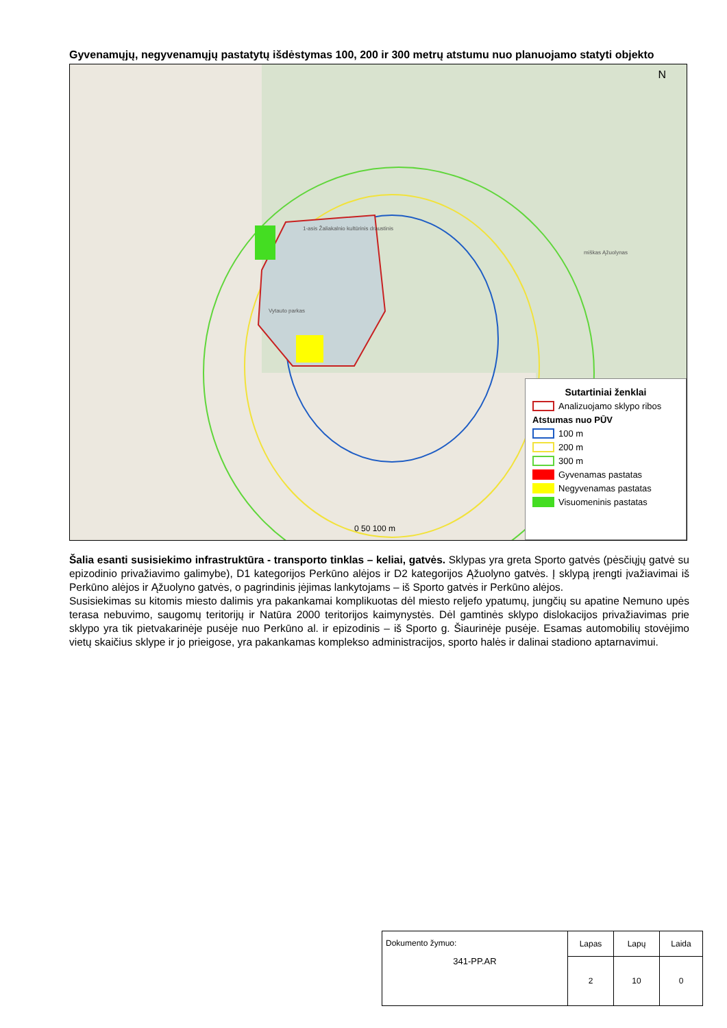Gyvenamųjų, negyvenamųjų pastatytų išdėstymas 100, 200 ir 300 metrų atstumu nuo planuojamo statyti objekto
N
1-asis Žaliakalnio kultūrinis draustinis
Vytauto parkas
miškas Ąžuolynas
0 50 100 m
Sutartiniai ženklai
Analizuojamo sklypo ribos
Atstumas nuo PŪV
100 m
200 m
300 m
Gyvenamas pastatas
Negyvenamas pastatas
Visuomeninis pastatas
Šalia esanti susisiekimo infrastruktūra - transporto tinklas – keliai, gatvės. Sklypas yra greta Sporto gatvės (pėsčiųjų gatvė su epizodinio privažiavimo galimybe), D1 kategorijos Perkūno alėjos ir D2 kategorijos Ąžuolyno gatvės. Į sklypą įrengti įvažiavimai iš Perkūno alėjos ir Ąžuolyno gatvės, o pagrindinis įėjimas lankytojams – iš Sporto gatvės ir Perkūno alėjos.
Susisiekimas su kitomis miesto dalimis yra pakankamai komplikuotas dėl miesto reljefo ypatumų, jungčių su apatine Nemuno upės terasa nebuvimo, saugomų teritorijų ir Natūra 2000 teritorijos kaimynystės. Dėl gamtinės sklypo dislokacijos privažiavimas prie sklypo yra tik pietvakarinėje pusėje nuo Perkūno al. ir epizodinis – iš Sporto g. Šiaurinėje pusėje. Esamas automobilių stovėjimo vietų skaičius sklype ir jo prieigose, yra pakankamas komplekso administracijos, sporto halės ir dalinai stadiono aptarnavimui.
| Dokumento žymuo: 341-PP.AR | Lapas | Lapų | Laida |
| | 2 | 10 | 0 |